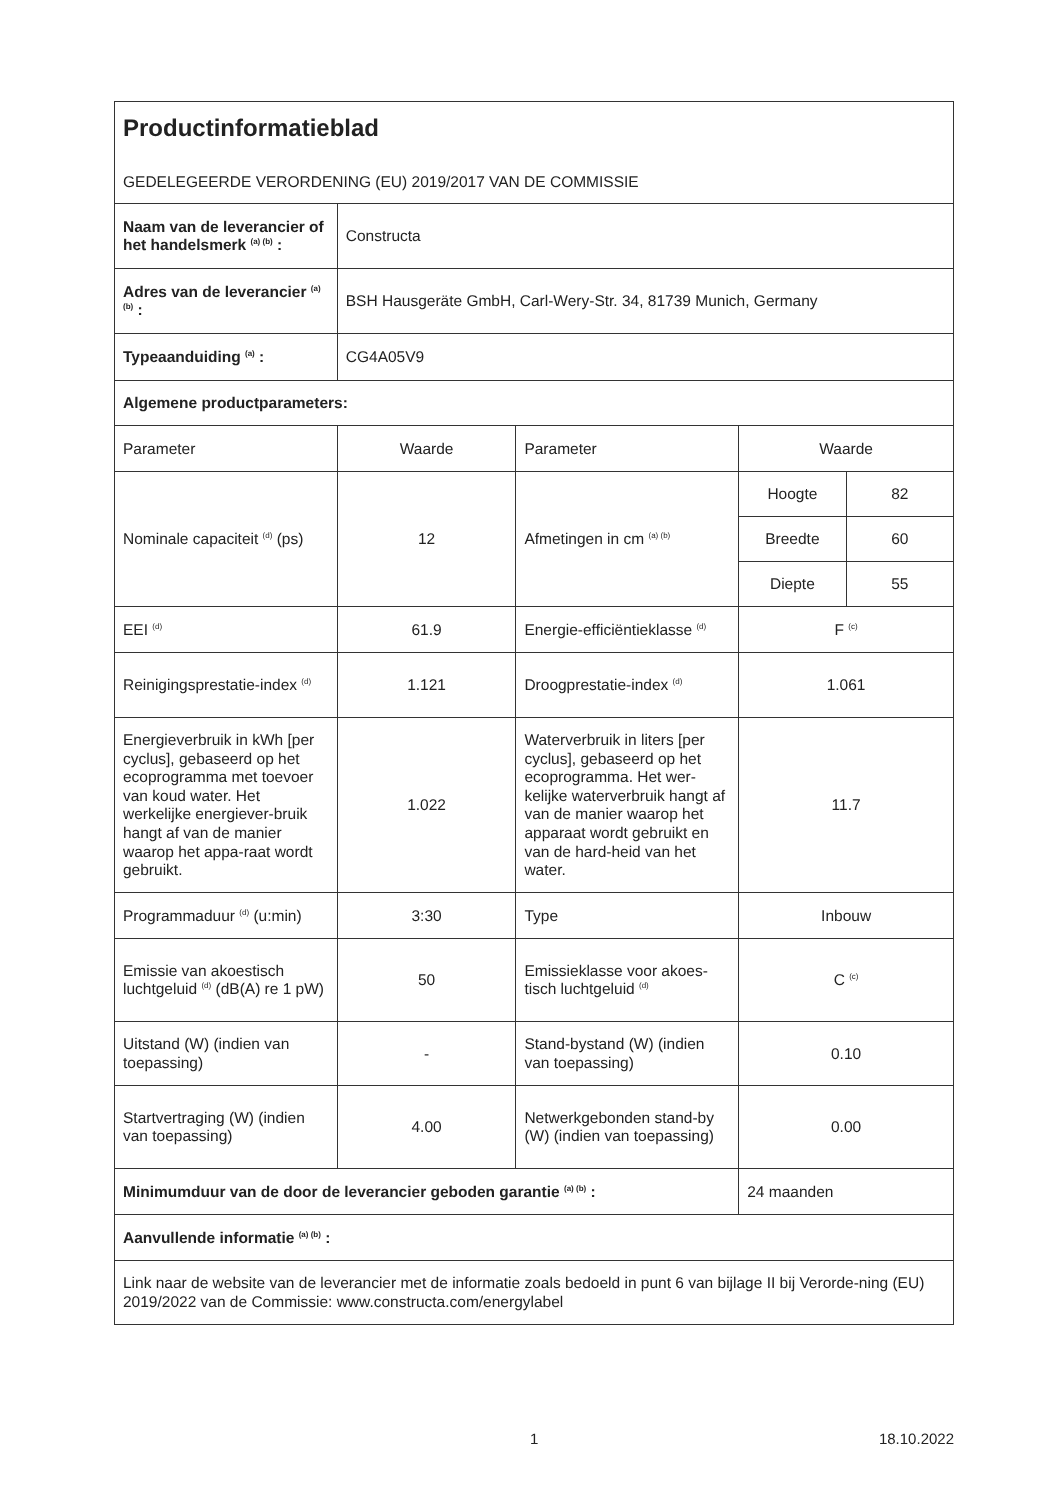| Productinformatieblad GEDELEGEERDE VERORDENING (EU) 2019/2017 VAN DE COMMISSIE | | | | |
| Naam van de leverancier of het handelsmerk <sup>(a) (b)</sup> : | Constructa | | | |
| Adres van de leverancier <sup>(a) (b)</sup> : | BSH Hausgeräte GmbH, Carl-Wery-Str. 34, 81739 Munich, Germany | | | |
| Typeaanduiding <sup>(a)</sup> : | CG4A05V9 | | | |
| Algemene productparameters: | | | | |
| Parameter | Waarde | Parameter | Waarde | |
| Nominale capaciteit <sup>(d)</sup> (ps) | 12 | Afmetingen in cm <sup>(a) (b)</sup> | Hoogte | 82 |
| | | | Breedte | 60 |
| | | | Diepte | 55 |
| EEI <sup>(d)</sup> | 61.9 | Energie-efficiëntieklasse <sup>(d)</sup> | F <sup>(c)</sup> | |
| Reinigingsprestatie-index <sup>(d)</sup> | 1.121 | Droogprestatie-index <sup>(d)</sup> | 1.061 | |
| Energieverbruik in kWh [per cyclus], gebaseerd op het ecoprogramma met toevoer van koud water. Het werkelijke energiever-bruik hangt af van de manier waarop het appa-raat wordt gebruikt. | 1.022 | Waterverbruik in liters [per cyclus], gebaseerd op het ecoprogramma. Het wer-kelijke waterverbruik hangt af van de manier waarop het apparaat wordt gebruikt en van de hard-heid van het water. | 11.7 | |
| Programmaduur <sup>(d)</sup> (u:min) | 3:30 | Type | Inbouw | |
| Emissie van akoestisch luchtgeluid <sup>(d)</sup> (dB(A) re 1 pW) | 50 | Emissieklasse voor akoes-tisch luchtgeluid <sup>(d)</sup> | C <sup>(c)</sup> | |
| Uitstand (W) (indien van toepassing) | - | Stand-bystand (W) (indien van toepassing) | 0.10 | |
| Startvertraging (W) (indien van toepassing) | 4.00 | Netwerkgebonden stand-by (W) (indien van toepassing) | 0.00 | |
| Minimumduur van de door de leverancier geboden garantie <sup>(a) (b)</sup> : | | | 24 maanden | |
| Aanvullende informatie <sup>(a) (b)</sup> : | | | | |
| Link naar de website van de leverancier met de informatie zoals bedoeld in punt 6 van bijlage II bij Verorde-ning (EU) 2019/2022 van de Commissie: www.constructa.com/energylabel | | | | |
1 18.10.2022